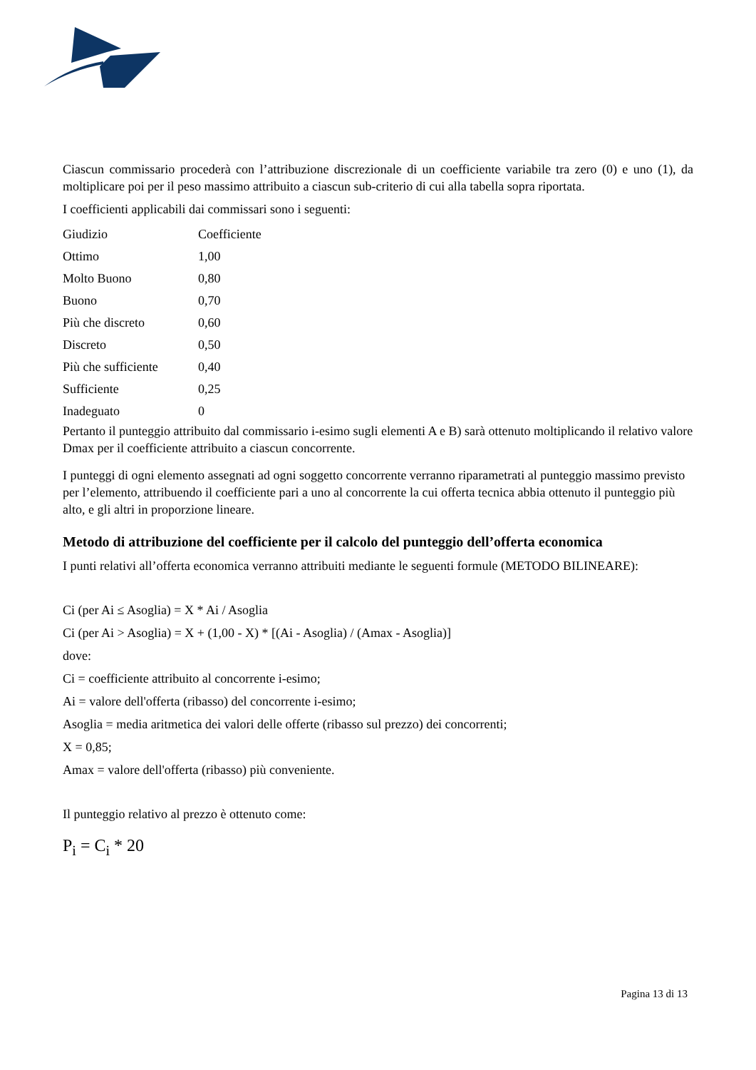Ciascun commissario procederà con l’attribuzione discrezionale di un coefficiente variabile tra zero (0) e uno (1), da moltiplicare poi per il peso massimo attribuito a ciascun sub-criterio di cui alla tabella sopra riportata.
I coefficienti applicabili dai commissari sono i seguenti:
| Giudizio | Coefficiente |
| Ottimo | 1,00 |
| Molto Buono | 0,80 |
| Buono | 0,70 |
| Più che discreto | 0,60 |
| Discreto | 0,50 |
| Più che sufficiente | 0,40 |
| Sufficiente | 0,25 |
| Inadeguato | 0 |
Pertanto il punteggio attribuito dal commissario i-esimo sugli elementi A e B) sarà ottenuto moltiplicando il relativo valore Dmax per il coefficiente attribuito a ciascun concorrente.
I punteggi di ogni elemento assegnati ad ogni soggetto concorrente verranno riparametrati al punteggio massimo previsto per l’elemento, attribuendo il coefficiente pari a uno al concorrente la cui offerta tecnica abbia ottenuto il punteggio più alto, e gli altri in proporzione lineare.
Metodo di attribuzione del coefficiente per il calcolo del punteggio dell’offerta economica
I punti relativi all’offerta economica verranno attribuiti mediante le seguenti formule (METODO BILINEARE):
Ci (per Ai ≤ Asoglia) = X * Ai / Asoglia
Ci (per Ai > Asoglia) = X + (1,00 - X) * [(Ai - Asoglia) / (Amax - Asoglia)]
dove:
Ci = coefficiente attribuito al concorrente i-esimo;
Ai = valore dell'offerta (ribasso) del concorrente i-esimo;
Asoglia = media aritmetica dei valori delle offerte (ribasso sul prezzo) dei concorrenti;
X = 0,85;
Amax = valore dell'offerta (ribasso) più conveniente.
Il punteggio relativo al prezzo è ottenuto come:
P<sub>i</sub> = C<sub>i</sub> * 20
Pagina 13 di 13